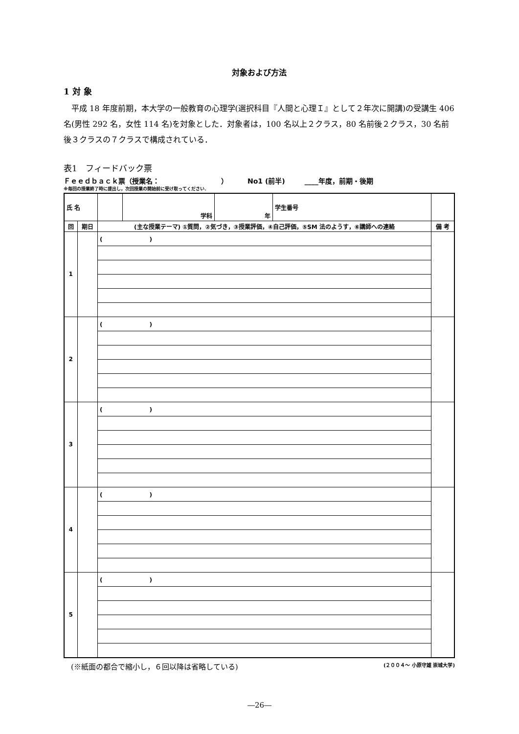対象および方法
1 対 象
平成 18 年度前期，本大学の一般教育の心理学(選択科目『人間と心理Ｉ』として２年次に開講)の受講生 406 名(男性 292 名，女性 114 名)を対象とした．対象者は，100 名以上２クラス，80 名前後２クラス，30 名前後３クラスの７クラスで構成されている．
表1　フィードバック票
Ｆｅｅｄｂａｃｋ票（授業名：　　　　　　　　　） No1 (前半) ____年度，前期・後期
※毎回の授業終了時に提出し，次回授業の開始前に受け取ってください．
| 氏 名 | | | 学科 | 年 | 学生番号 | |
| 回 | 期日 | (主な授業テーマ) ①質問，②気づき，③授業評価，④自己評価，⑤SM 法のようす，⑥講師への連絡 | | | | 備 考 |
| 1 | | ( ) | | | | |
| 2 | | ( ) | | | | |
| 3 | | ( ) | | | | |
| 4 | | ( ) | | | | |
| 5 | | ( ) | | | | |
　(※紙面の都合で縮小し，６回以降は省略している) (２００４～ 小原守雄 崇城大学)
―26―